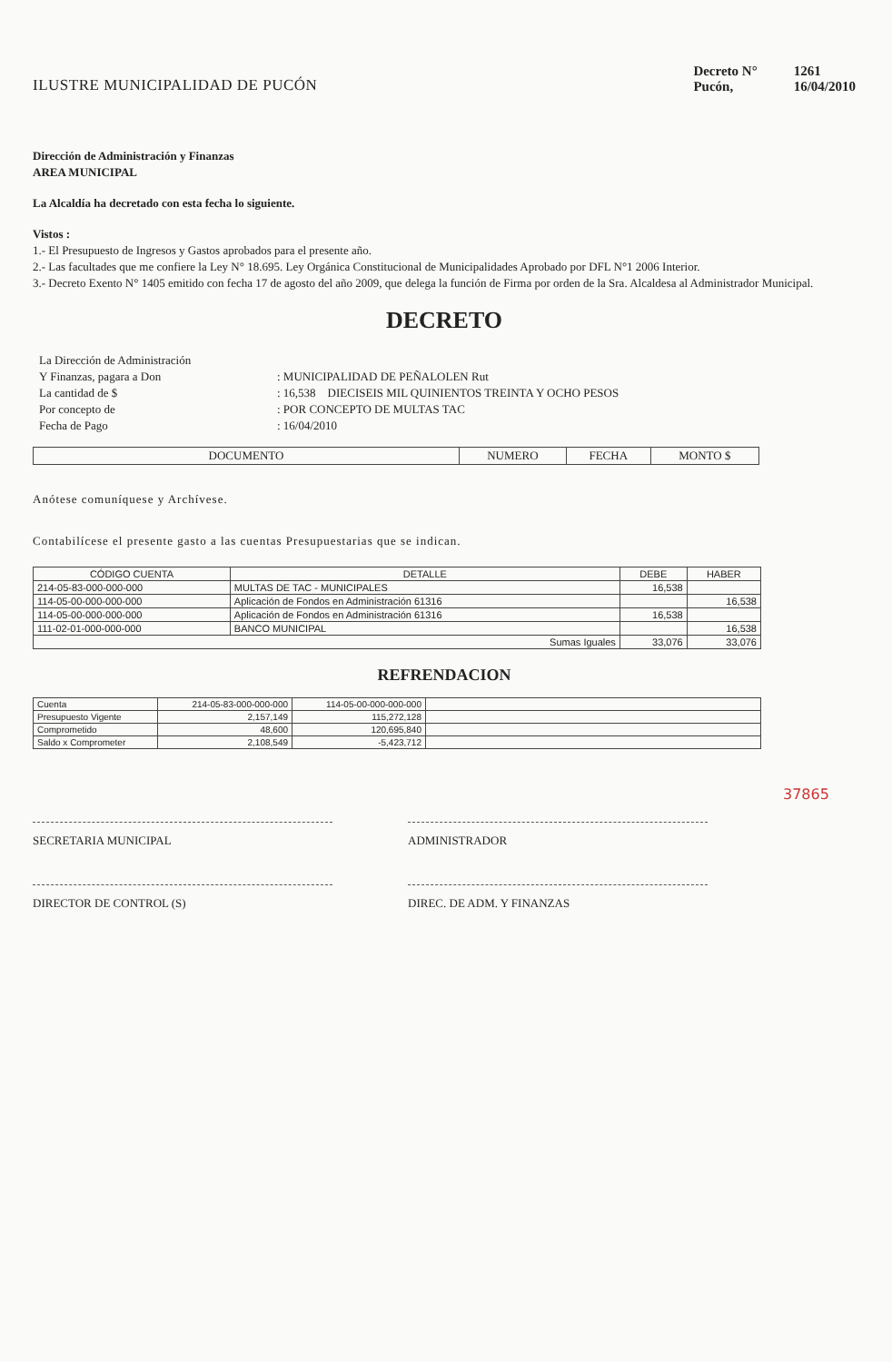ILUSTRE MUNICIPALIDAD DE PUCÓN
| Decreto N° | 1261 |
| Pucón, | 16/04/2010 |
Dirección de Administración y Finanzas
AREA MUNICIPAL
La Alcaldía ha decretado con esta fecha lo siguiente.
Vistos :
1.- El Presupuesto de Ingresos y Gastos aprobados para el presente año.
2.- Las facultades que me confiere la Ley N° 18.695. Ley Orgánica Constitucional de Municipalidades Aprobado por DFL N°1 2006 Interior.
3.- Decreto Exento N° 1405 emitido con fecha 17 de agosto del año 2009, que delega la función de Firma por orden de la Sra. Alcaldesa al Administrador Municipal.
DECRETO
| La Dirección de Administración | |
| Y Finanzas, pagara a Don | : MUNICIPALIDAD DE PEÑALOLEN Rut |
| La cantidad de $ | : 16,538 DIECISEIS MIL QUINIENTOS TREINTA Y OCHO PESOS |
| Por concepto de | : POR CONCEPTO DE MULTAS TAC |
| Fecha de Pago | : 16/04/2010 |
| DOCUMENTO | NUMERO | FECHA | MONTO $ |
| --- | --- | --- | --- |
Anótese comuníquese y Archívese.
Contabilícese el presente gasto a las cuentas Presupuestarias que se indican.
| CÓDIGO CUENTA | DETALLE | DEBE | HABER |
| --- | --- | --- | --- |
| 214-05-83-000-000-000 | MULTAS DE TAC - MUNICIPALES | 16,538 | |
| 114-05-00-000-000-000 | Aplicación de Fondos en Administración 61316 | | 16,538 |
| 114-05-00-000-000-000 | Aplicación de Fondos en Administración 61316 | 16,538 | |
| 111-02-01-000-000-000 | BANCO MUNICIPAL | | 16,538 |
| Sumas Iguales | | 33,076 | 33,076 |
REFRENDACION
| Cuenta | 214-05-83-000-000-000 | 114-05-00-000-000-000 | |
| Presupuesto Vigente | 2,157,149 | 115,272,128 | |
| Comprometido | 48,600 | 120,695,840 | |
| Saldo x Comprometer | 2,108,549 | -5,423,712 | |
SECRETARIA MUNICIPAL
DIRECTOR DE CONTROL (S)
ADMINISTRADOR
DIREC. DE ADM. Y FINANZAS
37865